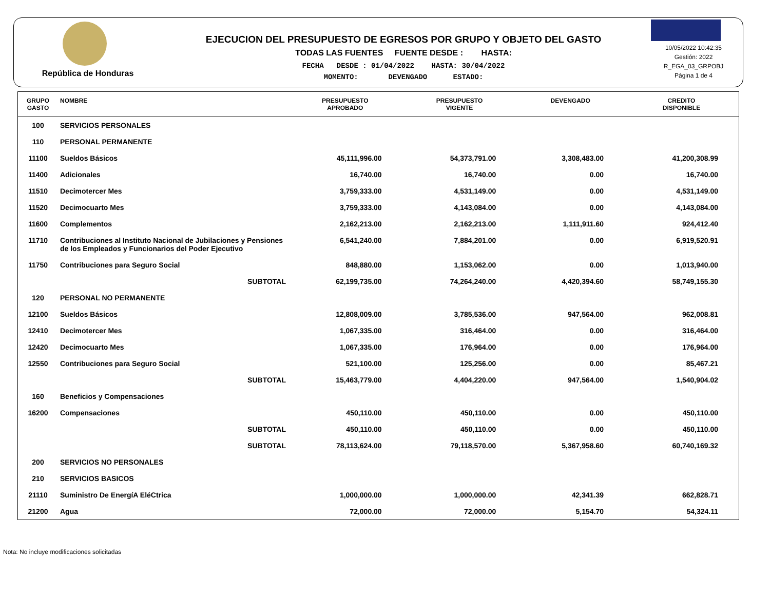República de Honduras
EJECUCION DEL PRESUPUESTO DE EGRESOS POR GRUPO Y OBJETO DEL GASTO
TODAS LAS FUENTES FUENTE DESDE : HASTA:
FECHA DESDE : 01/04/2022 HASTA: 30/04/2022
MOMENTO: DEVENGADO ESTADO:
10/05/2022 10:42:35
Gestión: 2022
R_EGA_03_GRPOBJ
Página 1 de 4
| GRUPO GASTO | NOMBRE | PRESUPUESTO APROBADO | PRESUPUESTO VIGENTE | DEVENGADO | CREDITO DISPONIBLE |
| --- | --- | --- | --- | --- | --- |
| 100 | SERVICIOS PERSONALES | | | | |
| 110 | PERSONAL PERMANENTE | | | | |
| 11100 | Sueldos Básicos | 45,111,996.00 | 54,373,791.00 | 3,308,483.00 | 41,200,308.99 |
| 11400 | Adicionales | 16,740.00 | 16,740.00 | 0.00 | 16,740.00 |
| 11510 | Decimotercer Mes | 3,759,333.00 | 4,531,149.00 | 0.00 | 4,531,149.00 |
| 11520 | Decimocuarto Mes | 3,759,333.00 | 4,143,084.00 | 0.00 | 4,143,084.00 |
| 11600 | Complementos | 2,162,213.00 | 2,162,213.00 | 1,111,911.60 | 924,412.40 |
| 11710 | Contribuciones al Instituto Nacional de Jubilaciones y Pensiones de los Empleados y Funcionarios del Poder Ejecutivo | 6,541,240.00 | 7,884,201.00 | 0.00 | 6,919,520.91 |
| 11750 | Contribuciones para Seguro Social | 848,880.00 | 1,153,062.00 | 0.00 | 1,013,940.00 |
| | SUBTOTAL | 62,199,735.00 | 74,264,240.00 | 4,420,394.60 | 58,749,155.30 |
| 120 | PERSONAL NO PERMANENTE | | | | |
| 12100 | Sueldos Básicos | 12,808,009.00 | 3,785,536.00 | 947,564.00 | 962,008.81 |
| 12410 | Decimotercer Mes | 1,067,335.00 | 316,464.00 | 0.00 | 316,464.00 |
| 12420 | Decimocuarto Mes | 1,067,335.00 | 176,964.00 | 0.00 | 176,964.00 |
| 12550 | Contribuciones para Seguro Social | 521,100.00 | 125,256.00 | 0.00 | 85,467.21 |
| | SUBTOTAL | 15,463,779.00 | 4,404,220.00 | 947,564.00 | 1,540,904.02 |
| 160 | Beneficios y Compensaciones | | | | |
| 16200 | Compensaciones | 450,110.00 | 450,110.00 | 0.00 | 450,110.00 |
| | SUBTOTAL | 450,110.00 | 450,110.00 | 0.00 | 450,110.00 |
| | SUBTOTAL | 78,113,624.00 | 79,118,570.00 | 5,367,958.60 | 60,740,169.32 |
| 200 | SERVICIOS NO PERSONALES | | | | |
| 210 | SERVICIOS BASICOS | | | | |
| 21110 | Suministro De EnergíA EléCtrica | 1,000,000.00 | 1,000,000.00 | 42,341.39 | 662,828.71 |
| 21200 | Agua | 72,000.00 | 72,000.00 | 5,154.70 | 54,324.11 |
Nota: No incluye modificaciones solicitadas